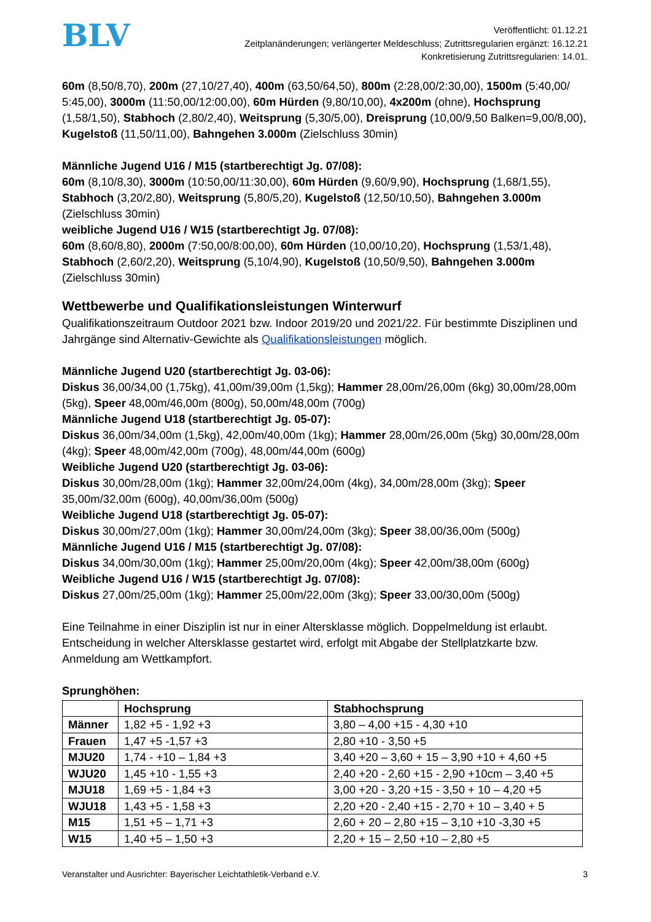BLV
Veröffentlicht: 01.12.21
Zeitplanänderungen; verlängerter Meldeschluss; Zutrittsregularien ergänzt: 16.12.21
Konkretisierung Zutrittsregularien: 14.01.
60m (8,50/8,70), 200m (27,10/27,40), 400m (63,50/64,50), 800m (2:28,00/2:30,00), 1500m (5:40,00/ 5:45,00), 3000m (11:50,00/12:00,00), 60m Hürden (9,80/10,00), 4x200m (ohne), Hochsprung (1,58/1,50), Stabhoch (2,80/2,40), Weitsprung (5,30/5,00), Dreisprung (10,00/9,50 Balken=9,00/8,00), Kugelstoß (11,50/11,00), Bahngehen 3.000m (Zielschluss 30min)
Männliche Jugend U16 / M15 (startberechtigt Jg. 07/08):
60m (8,10/8,30), 3000m (10:50,00/11:30,00), 60m Hürden (9,60/9,90), Hochsprung (1,68/1,55), Stabhoch (3,20/2,80), Weitsprung (5,80/5,20), Kugelstoß (12,50/10,50), Bahngehen 3.000m (Zielschluss 30min)
weibliche Jugend U16 / W15 (startberechtigt Jg. 07/08):
60m (8,60/8,80), 2000m (7:50,00/8:00,00), 60m Hürden (10,00/10,20), Hochsprung (1,53/1,48), Stabhoch (2,60/2,20), Weitsprung (5,10/4,90), Kugelstoß (10,50/9,50), Bahngehen 3.000m (Zielschluss 30min)
Wettbewerbe und Qualifikationsleistungen Winterwurf
Qualifikationszeitraum Outdoor 2021 bzw. Indoor 2019/20 und 2021/22. Für bestimmte Disziplinen und Jahrgänge sind Alternativ-Gewichte als Qualifikationsleistungen möglich.
Männliche Jugend U20 (startberechtigt Jg. 03-06):
Diskus 36,00/34,00 (1,75kg), 41,00m/39,00m (1,5kg); Hammer 28,00m/26,00m (6kg) 30,00m/28,00m (5kg), Speer 48,00m/46,00m (800g), 50,00m/48,00m (700g)
Männliche Jugend U18 (startberechtigt Jg. 05-07):
Diskus 36,00m/34,00m (1,5kg), 42,00m/40,00m (1kg); Hammer 28,00m/26,00m (5kg) 30,00m/28,00m (4kg); Speer 48,00m/42,00m (700g), 48,00m/44,00m (600g)
Weibliche Jugend U20 (startberechtigt Jg. 03-06):
Diskus 30,00m/28,00m (1kg); Hammer 32,00m/24,00m (4kg), 34,00m/28,00m (3kg); Speer 35,00m/32,00m (600g), 40,00m/36,00m (500g)
Weibliche Jugend U18 (startberechtigt Jg. 05-07):
Diskus 30,00m/27,00m (1kg); Hammer 30,00m/24,00m (3kg); Speer 38,00/36,00m (500g)
Männliche Jugend U16 / M15 (startberechtigt Jg. 07/08):
Diskus 34,00m/30,00m (1kg); Hammer 25,00m/20,00m (4kg); Speer 42,00m/38,00m (600g)
Weibliche Jugend U16 / W15 (startberechtigt Jg. 07/08):
Diskus 27,00m/25,00m (1kg); Hammer 25,00m/22,00m (3kg); Speer 33,00/30,00m (500g)
Eine Teilnahme in einer Disziplin ist nur in einer Altersklasse möglich. Doppelmeldung ist erlaubt. Entscheidung in welcher Altersklasse gestartet wird, erfolgt mit Abgabe der Stellplatzkarte bzw. Anmeldung am Wettkampfort.
Sprunghöhen:
| | Hochsprung | Stabhochsprung |
| --- | --- | --- |
| Männer | 1,82 +5 - 1,92 +3 | 3,80 – 4,00 +15 - 4,30 +10 |
| Frauen | 1,47 +5 -1,57 +3 | 2,80 +10 - 3,50 +5 |
| MJU20 | 1,74 - +10 – 1,84 +3 | 3,40 +20 – 3,60 + 15 – 3,90 +10 + 4,60 +5 |
| WJU20 | 1,45 +10 - 1,55 +3 | 2,40 +20 - 2,60 +15 - 2,90 +10cm – 3,40 +5 |
| MJU18 | 1,69 +5 - 1,84 +3 | 3,00 +20 - 3,20 +15 - 3,50 + 10 – 4,20 +5 |
| WJU18 | 1,43 +5 - 1,58 +3 | 2,20 +20 - 2,40 +15 - 2,70 + 10 – 3,40 + 5 |
| M15 | 1,51 +5 – 1,71 +3 | 2,60 + 20 – 2,80 +15 – 3,10 +10 -3,30 +5 |
| W15 | 1,40 +5 – 1,50 +3 | 2,20 + 15 – 2,50 +10 – 2,80 +5 |
Veranstalter und Ausrichter: Bayerischer Leichtathletik-Verband e.V. 3